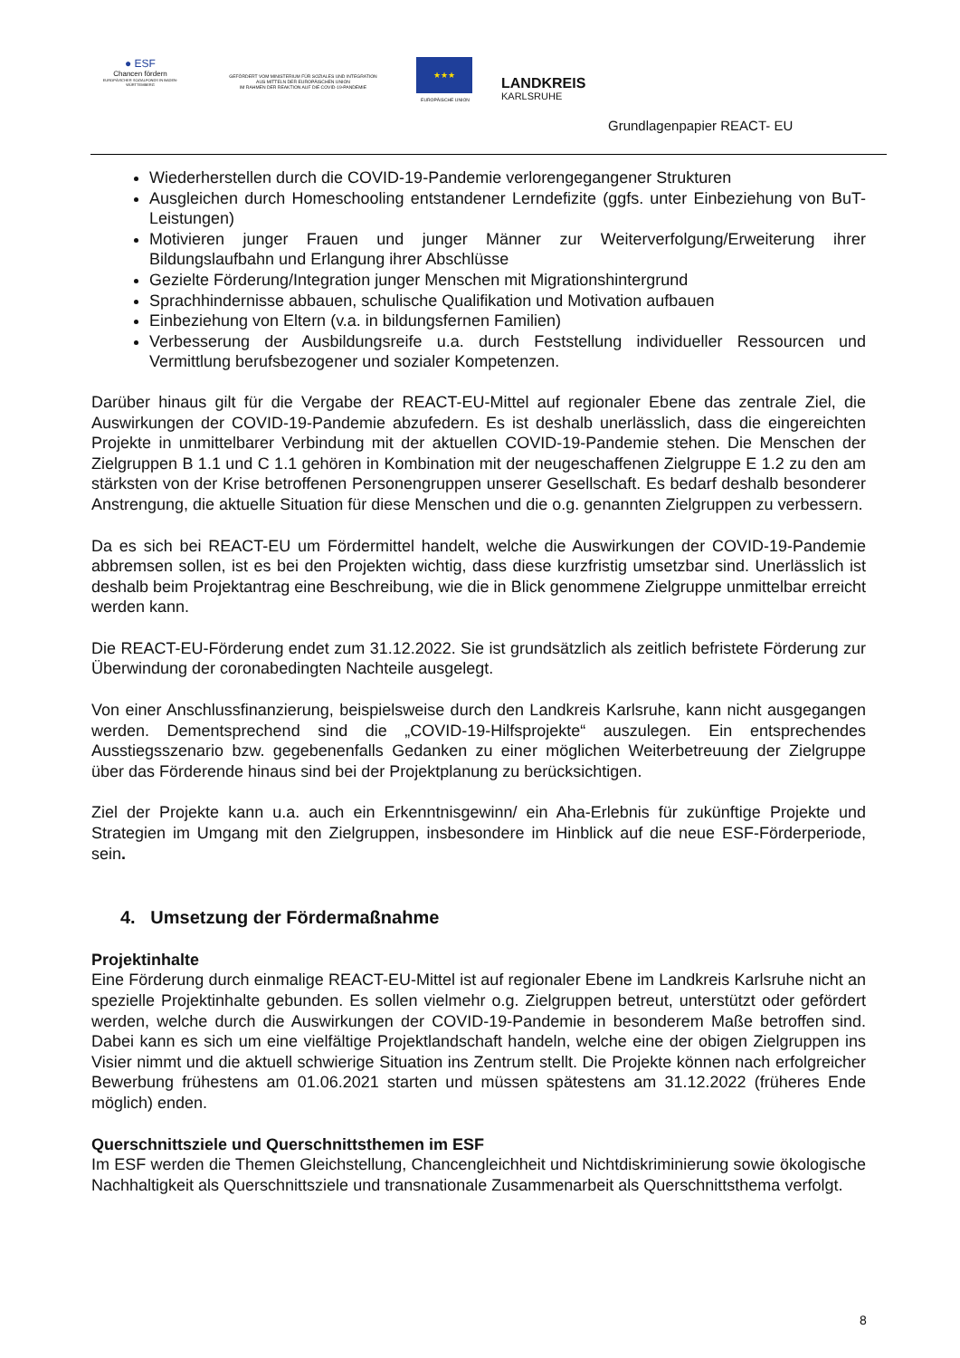● ESF
Chancen fördern
EUROPÄISCHER SOZIALFONDS IN BADEN-WÜRTTEMBERG
GEFÖRDERT VOM MINISTERIUM FÜR SOZIALES UND INTEGRATION
AUS MITTELN DER EUROPÄISCHEN UNION
IM RAHMEN DER REAKTION AUF DIE COVID-19-PANDEMIE
★★★
EUROPÄISCHE UNION
LANDKREIS
KARLSRUHE
Grundlagenpapier REACT- EU
Wiederherstellen durch die COVID-19-Pandemie verlorengegangener Strukturen
Ausgleichen durch Homeschooling entstandener Lerndefizite (ggfs. unter Einbeziehung von BuT-Leistungen)
Motivieren junger Frauen und junger Männer zur Weiterverfolgung/Erweiterung ihrer Bildungslaufbahn und Erlangung ihrer Abschlüsse
Gezielte Förderung/Integration junger Menschen mit Migrationshintergrund
Sprachhindernisse abbauen, schulische Qualifikation und Motivation aufbauen
Einbeziehung von Eltern (v.a. in bildungsfernen Familien)
Verbesserung der Ausbildungsreife u.a. durch Feststellung individueller Ressourcen und Vermittlung berufsbezogener und sozialer Kompetenzen.
Darüber hinaus gilt für die Vergabe der REACT-EU-Mittel auf regionaler Ebene das zentrale Ziel, die Auswirkungen der COVID-19-Pandemie abzufedern. Es ist deshalb unerlässlich, dass die eingereichten Projekte in unmittelbarer Verbindung mit der aktuellen COVID-19-Pandemie stehen. Die Menschen der Zielgruppen B 1.1 und C 1.1 gehören in Kombination mit der neugeschaffenen Zielgruppe E 1.2 zu den am stärksten von der Krise betroffenen Personengruppen unserer Gesellschaft. Es bedarf deshalb besonderer Anstrengung, die aktuelle Situation für diese Menschen und die o.g. genannten Zielgruppen zu verbessern.
Da es sich bei REACT-EU um Fördermittel handelt, welche die Auswirkungen der COVID-19-Pandemie abbremsen sollen, ist es bei den Projekten wichtig, dass diese kurzfristig umsetzbar sind. Unerlässlich ist deshalb beim Projektantrag eine Beschreibung, wie die in Blick genommene Zielgruppe unmittelbar erreicht werden kann.
Die REACT-EU-Förderung endet zum 31.12.2022. Sie ist grundsätzlich als zeitlich befristete Förderung zur Überwindung der coronabedingten Nachteile ausgelegt.
Von einer Anschlussfinanzierung, beispielsweise durch den Landkreis Karlsruhe, kann nicht ausgegangen werden. Dementsprechend sind die „COVID-19-Hilfsprojekte“ auszulegen. Ein entsprechendes Ausstiegsszenario bzw. gegebenenfalls Gedanken zu einer möglichen Weiterbetreuung der Zielgruppe über das Förderende hinaus sind bei der Projektplanung zu berücksichtigen.
Ziel der Projekte kann u.a. auch ein Erkenntnisgewinn/ ein Aha-Erlebnis für zukünftige Projekte und Strategien im Umgang mit den Zielgruppen, insbesondere im Hinblick auf die neue ESF-Förderperiode, sein.
4. Umsetzung der Fördermaßnahme
Projektinhalte
Eine Förderung durch einmalige REACT-EU-Mittel ist auf regionaler Ebene im Landkreis Karlsruhe nicht an spezielle Projektinhalte gebunden. Es sollen vielmehr o.g. Zielgruppen betreut, unterstützt oder gefördert werden, welche durch die Auswirkungen der COVID-19-Pandemie in besonderem Maße betroffen sind. Dabei kann es sich um eine vielfältige Projektlandschaft handeln, welche eine der obigen Zielgruppen ins Visier nimmt und die aktuell schwierige Situation ins Zentrum stellt. Die Projekte können nach erfolgreicher Bewerbung frühestens am 01.06.2021 starten und müssen spätestens am 31.12.2022 (früheres Ende möglich) enden.
Querschnittsziele und Querschnittsthemen im ESF
Im ESF werden die Themen Gleichstellung, Chancengleichheit und Nichtdiskriminierung sowie ökologische Nachhaltigkeit als Querschnittsziele und transnationale Zusammenarbeit als Querschnittsthema verfolgt.
8